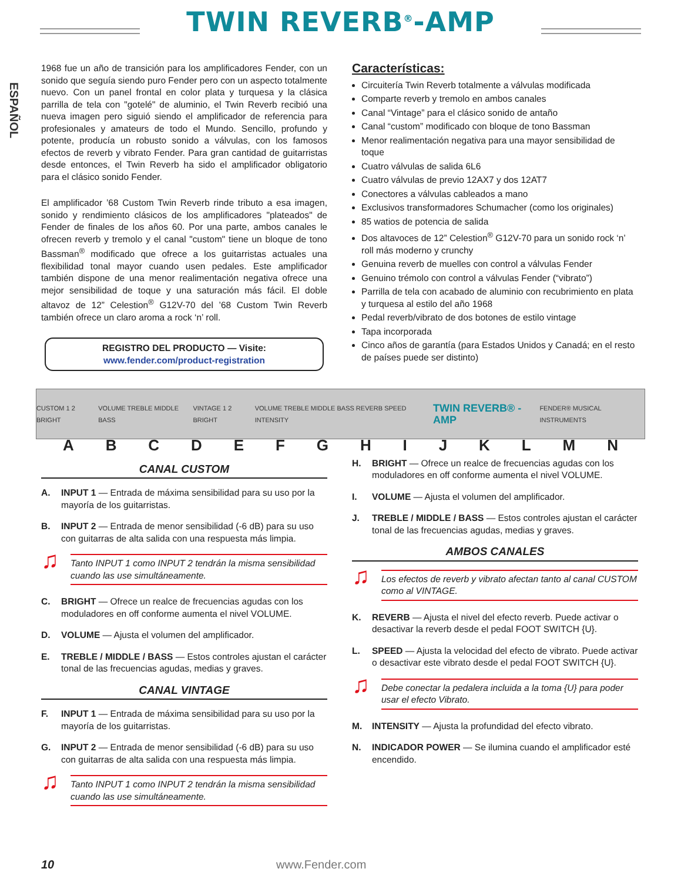TWIN REVERB<sup>®</sup>-AMP
ESPAÑOL
1968 fue un año de transición para los amplificadores Fender, con un sonido que seguía siendo puro Fender pero con un aspecto totalmente nuevo. Con un panel frontal en color plata y turquesa y la clásica parrilla de tela con "gotelé" de aluminio, el Twin Reverb recibió una nueva imagen pero siguió siendo el amplificador de referencia para profesionales y amateurs de todo el Mundo. Sencillo, profundo y potente, producía un robusto sonido a válvulas, con los famosos efectos de reverb y vibrato Fender. Para gran cantidad de guitarristas desde entonces, el Twin Reverb ha sido el amplificador obligatorio para el clásico sonido Fender.
El amplificador ’68 Custom Twin Reverb rinde tributo a esa imagen, sonido y rendimiento clásicos de los amplificadores "plateados" de Fender de finales de los años 60. Por una parte, ambos canales le ofrecen reverb y tremolo y el canal "custom" tiene un bloque de tono Bassman<sup>®</sup> modificado que ofrece a los guitarristas actuales una flexibilidad tonal mayor cuando usen pedales. Este amplificador también dispone de una menor realimentación negativa ofrece una mejor sensibilidad de toque y una saturación más fácil. El doble altavoz de 12” Celestion<sup>®</sup> G12V-70 del ’68 Custom Twin Reverb también ofrece un claro aroma a rock ‘n’ roll.
REGISTRO DEL PRODUCTO — Visite: www.fender.com/product-registration
Características:
Circuitería Twin Reverb totalmente a válvulas modificada
Comparte reverb y tremolo en ambos canales
Canal “Vintage” para el clásico sonido de antaño
Canal “custom” modificado con bloque de tono Bassman
Menor realimentación negativa para una mayor sensibilidad de toque
Cuatro válvulas de salida 6L6
Cuatro válvulas de previo 12AX7 y dos 12AT7
Conectores a válvulas cableados a mano
Exclusivos transformadores Schumacher (como los originales)
85 watios de potencia de salida
Dos altavoces de 12” Celestion<sup>®</sup> G12V-70 para un sonido rock ‘n’ roll más moderno y crunchy
Genuina reverb de muelles con control a válvulas Fender
Genuino trémolo con control a válvulas Fender (“vibrato”)
Parrilla de tela con acabado de aluminio con recubrimiento en plata y turquesa al estilo del año 1968
Pedal reverb/vibrato de dos botones de estilo vintage
Tapa incorporada
Cinco años de garantía (para Estados Unidos y Canadá; en el resto de países puede ser distinto)
CUSTOM 1 2 BRIGHT VOLUME TREBLE MIDDLE BASS VINTAGE 1 2 BRIGHT VOLUME TREBLE MIDDLE BASS REVERB SPEED INTENSITY TWIN REVERB® -AMP FENDER® MUSICAL INSTRUMENTS
ABCDEFGHIJKLMN
CANAL CUSTOM
A. INPUT 1 — Entrada de máxima sensibilidad para su uso por la mayoría de los guitarristas.
B. INPUT 2 — Entrada de menor sensibilidad (-6 dB) para su uso con guitarras de alta salida con una respuesta más limpia.
♫
Tanto INPUT 1 como INPUT 2 tendrán la misma sensibilidad cuando las use simultáneamente.
C. BRIGHT — Ofrece un realce de frecuencias agudas con los moduladores en off conforme aumenta el nivel VOLUME.
D. VOLUME — Ajusta el volumen del amplificador.
E. TREBLE / MIDDLE / BASS — Estos controles ajustan el carácter tonal de las frecuencias agudas, medias y graves.
CANAL VINTAGE
F. INPUT 1 — Entrada de máxima sensibilidad para su uso por la mayoría de los guitarristas.
G. INPUT 2 — Entrada de menor sensibilidad (-6 dB) para su uso con guitarras de alta salida con una respuesta más limpia.
♫
Tanto INPUT 1 como INPUT 2 tendrán la misma sensibilidad cuando las use simultáneamente.
H. BRIGHT — Ofrece un realce de frecuencias agudas con los moduladores en off conforme aumenta el nivel VOLUME.
I. VOLUME — Ajusta el volumen del amplificador.
J. TREBLE / MIDDLE / BASS — Estos controles ajustan el carácter tonal de las frecuencias agudas, medias y graves.
AMBOS CANALES
♫
Los efectos de reverb y vibrato afectan tanto al canal CUSTOM como al VINTAGE.
K. REVERB — Ajusta el nivel del efecto reverb. Puede activar o desactivar la reverb desde el pedal FOOT SWITCH {U}.
L. SPEED — Ajusta la velocidad del efecto de vibrato. Puede activar o desactivar este vibrato desde el pedal FOOT SWITCH {U}.
♫
Debe conectar la pedalera incluida a la toma {U} para poder usar el efecto Vibrato.
M. INTENSITY — Ajusta la profundidad del efecto vibrato.
N. INDICADOR POWER — Se ilumina cuando el amplificador esté encendido.
10 www.Fender.com